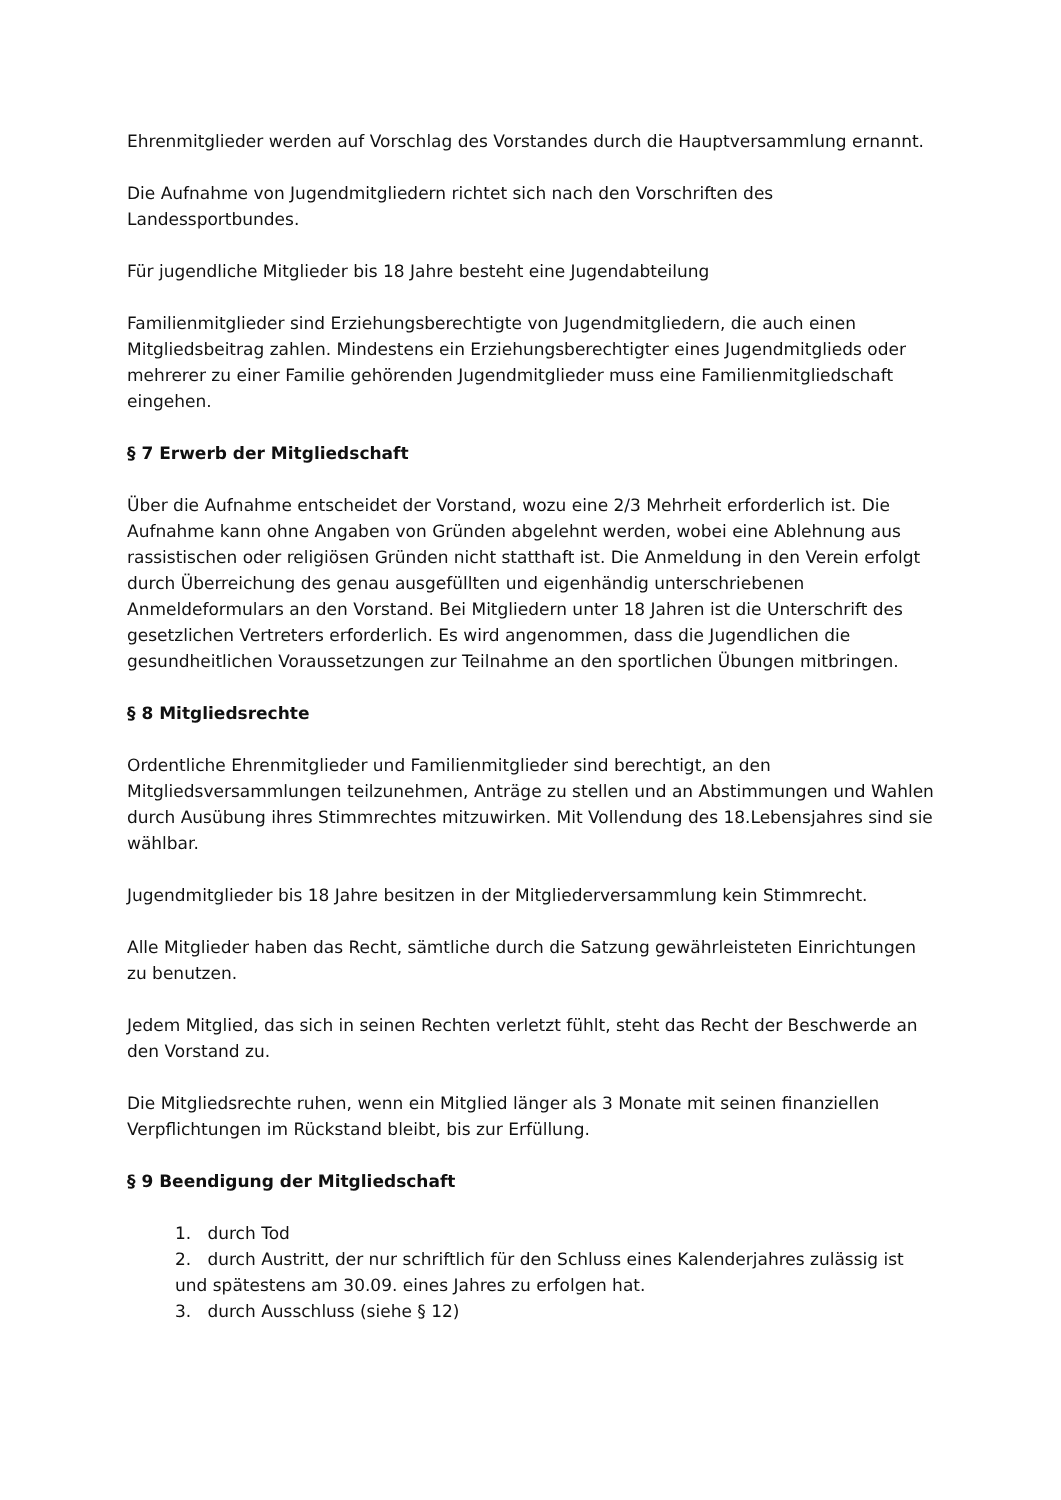Ehrenmitglieder werden auf Vorschlag des Vorstandes durch die Hauptversammlung ernannt.
Die Aufnahme von Jugendmitgliedern richtet sich nach den Vorschriften des Landessportbundes.
Für jugendliche Mitglieder bis 18 Jahre besteht eine Jugendabteilung
Familienmitglieder sind Erziehungsberechtigte von Jugendmitgliedern, die auch einen Mitgliedsbeitrag zahlen. Mindestens ein Erziehungsberechtigter eines Jugendmitglieds oder mehrerer zu einer Familie gehörenden Jugendmitglieder muss eine Familienmitgliedschaft eingehen.
§ 7 Erwerb der Mitgliedschaft
Über die Aufnahme entscheidet der Vorstand, wozu eine 2/3 Mehrheit erforderlich ist. Die Aufnahme kann ohne Angaben von Gründen abgelehnt werden, wobei eine Ablehnung aus rassistischen oder religiösen Gründen nicht statthaft ist. Die Anmeldung in den Verein erfolgt durch Überreichung des genau ausgefüllten und eigenhändig unterschriebenen Anmeldeformulars an den Vorstand. Bei Mitgliedern unter 18 Jahren ist die Unterschrift des gesetzlichen Vertreters erforderlich. Es wird angenommen, dass die Jugendlichen die gesundheitlichen Voraussetzungen zur Teilnahme an den sportlichen Übungen mitbringen.
§ 8 Mitgliedsrechte
Ordentliche Ehrenmitglieder und Familienmitglieder sind berechtigt, an den Mitgliedsversammlungen teilzunehmen, Anträge zu stellen und an Abstimmungen und Wahlen durch Ausübung ihres Stimmrechtes mitzuwirken. Mit Vollendung des 18.Lebensjahres sind sie wählbar.
Jugendmitglieder bis 18 Jahre besitzen in der Mitgliederversammlung kein Stimmrecht.
Alle Mitglieder haben das Recht, sämtliche durch die Satzung gewährleisteten Einrichtungen zu benutzen.
Jedem Mitglied, das sich in seinen Rechten verletzt fühlt, steht das Recht der Beschwerde an den Vorstand zu.
Die Mitgliedsrechte ruhen, wenn ein Mitglied länger als 3 Monate mit seinen finanziellen Verpflichtungen im Rückstand bleibt, bis zur Erfüllung.
§ 9 Beendigung der Mitgliedschaft
1. durch Tod
2. durch Austritt, der nur schriftlich für den Schluss eines Kalenderjahres zulässig ist und spätestens am 30.09. eines Jahres zu erfolgen hat.
3. durch Ausschluss (siehe § 12)